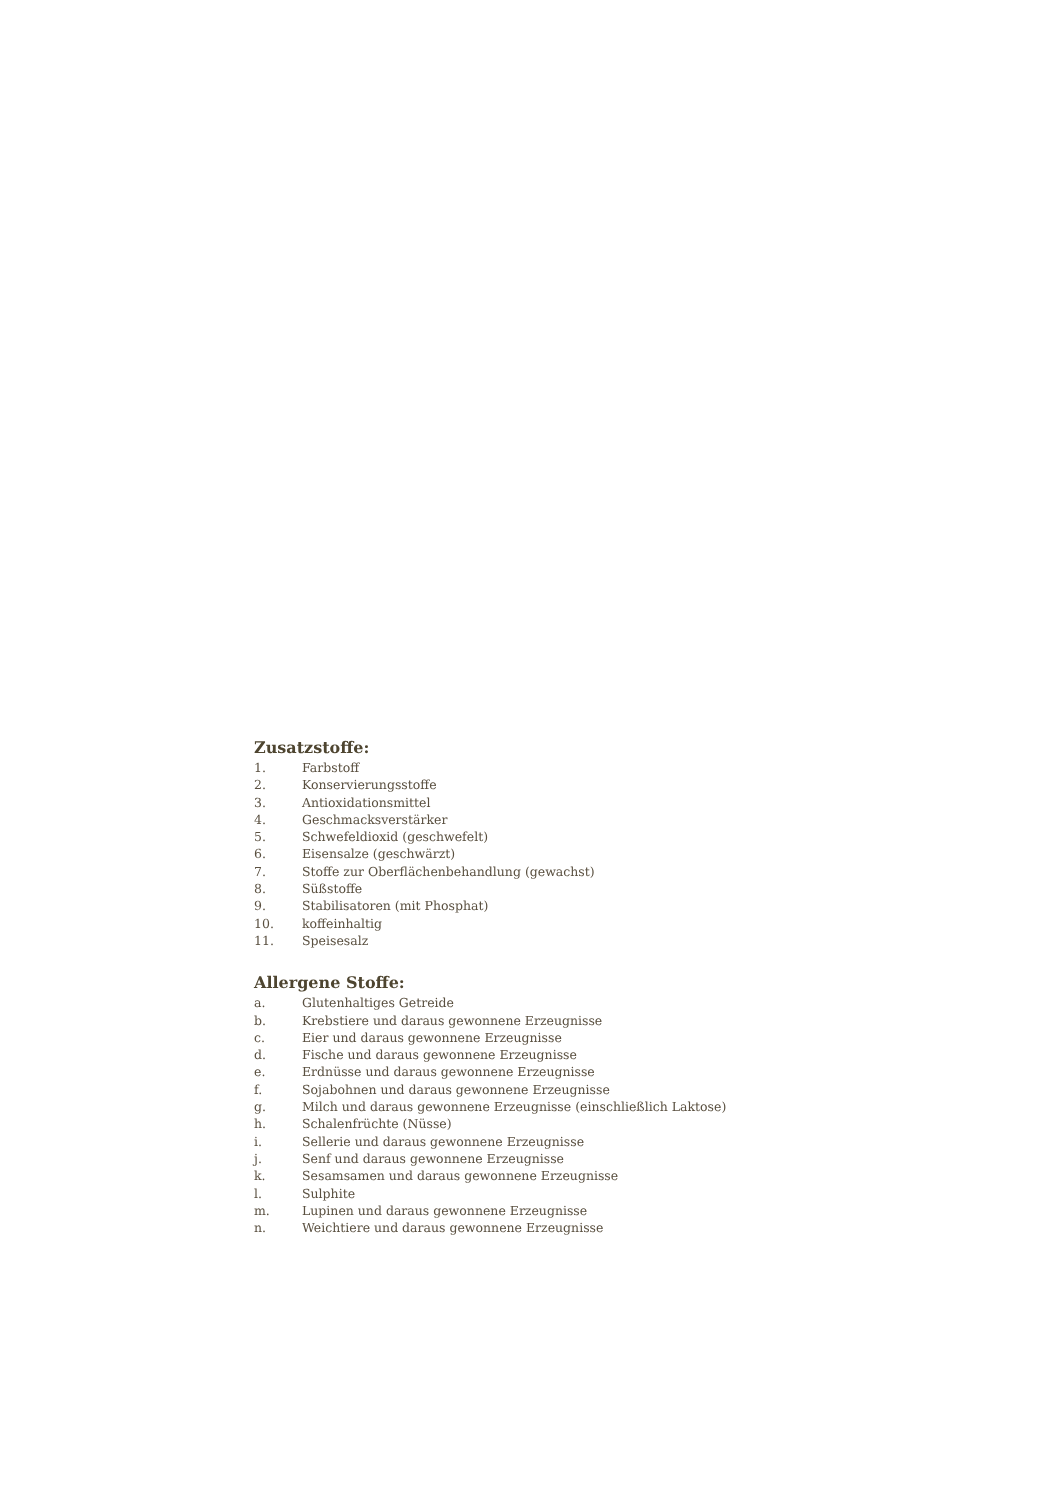Zusatzstoffe:
1. Farbstoff
2. Konservierungsstoffe
3. Antioxidationsmittel
4. Geschmacksverstärker
5. Schwefeldioxid (geschwefelt)
6. Eisensalze (geschwärzt)
7. Stoffe zur Oberflächenbehandlung (gewachst)
8. Süßstoffe
9. Stabilisatoren (mit Phosphat)
10. koffeinhaltig
11. Speisesalz
Allergene Stoffe:
a. Glutenhaltiges Getreide
b. Krebstiere und daraus gewonnene Erzeugnisse
c. Eier und daraus gewonnene Erzeugnisse
d. Fische und daraus gewonnene Erzeugnisse
e. Erdnüsse und daraus gewonnene Erzeugnisse
f. Sojabohnen und daraus gewonnene Erzeugnisse
g. Milch und daraus gewonnene Erzeugnisse (einschließlich Laktose)
h. Schalenfrüchte (Nüsse)
i. Sellerie und daraus gewonnene Erzeugnisse
j. Senf und daraus gewonnene Erzeugnisse
k. Sesamsamen und daraus gewonnene Erzeugnisse
l. Sulphite
m. Lupinen und daraus gewonnene Erzeugnisse
n. Weichtiere und daraus gewonnene Erzeugnisse